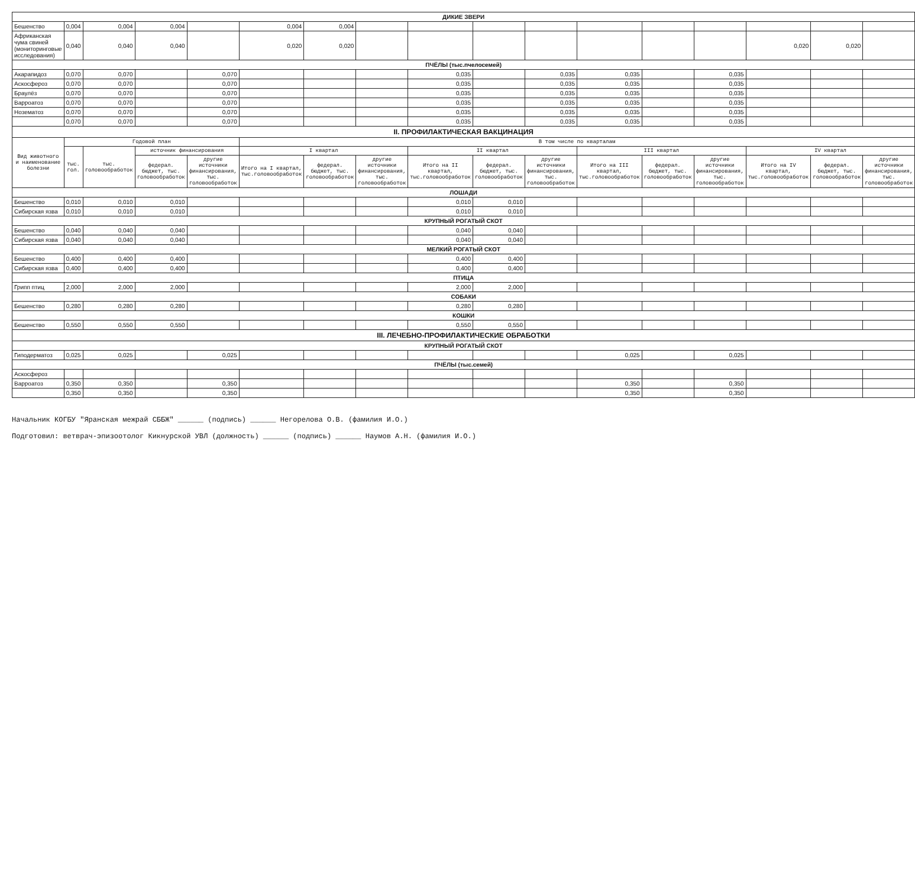| ДИКИЕ ЗВЕРИ | | | | | | | | | | | | | | | | |
| Бешенство | 0,004 | 0,004 | 0,004 | | 0,004 | 0,004 | | | | | | | | | | |
| Африканская чума свиней (мониторинговые исследования) | 0,040 | 0,040 | 0,040 | | 0,020 | 0,020 | | | | | | | | 0,020 | 0,020 | |
| ПЧЁЛЫ (тыс.пчелосемей) | | | | | | | | | | | | | | | | |
| Акарапидоз | 0,070 | 0,070 | | 0,070 | | | | 0,035 | | 0,035 | 0,035 | | 0,035 | | | |
| Аскосфероз | 0,070 | 0,070 | | 0,070 | | | | 0,035 | | 0,035 | 0,035 | | 0,035 | | | |
| Браулёз | 0,070 | 0,070 | | 0,070 | | | | 0,035 | | 0,035 | 0,035 | | 0,035 | | | |
| Варроатоз | 0,070 | 0,070 | | 0,070 | | | | 0,035 | | 0,035 | 0,035 | | 0,035 | | | |
| Нозематоз | 0,070 | 0,070 | | 0,070 | | | | 0,035 | | 0,035 | 0,035 | | 0,035 | | | |
| | 0,070 | 0,070 | | 0,070 | | | | 0,035 | | 0,035 | 0,035 | | 0,035 | | | |
| II. ПРОФИЛАКТИЧЕСКАЯ ВАКЦИНАЦИЯ | | | | | | | | | | | | | | | | |
| Вид животного и наименование болезни | Годовой план | | | | В том числе по кварталам | | | | | | | | | | | |
| | тыс. гол. | тыс. головообработок | источник финансирования | | I квартал | | | II квартал | | | III квартал | | | IV квартал | | |
| | | | федерал. бюджет, тыс. головообработок | другие источники финансирования, тыс. головообработок | Итого на I квартал, тыс.головообработок | федерал. бюджет, тыс. головообработок | другие источники финансирования, тыс. головообработок | Итого на II квартал, тыс.головообработок | федерал. бюджет, тыс. головообработок | другие источники финансирования, тыс. головообработок | Итого на III квартал, тыс.головообработок | федерал. бюджет, тыс. головообработок | другие источники финансирования, тыс. головообработок | Итого на IV квартал, тыс.головообработок | федерал. бюджет, тыс. головообработок | другие источники финансирования, тыс. головообработок |
| ЛОШАДИ | | | | | | | | | | | | | | | | |
| Бешенство | 0,010 | 0,010 | 0,010 | | | | | 0,010 | 0,010 | | | | | | | |
| Сибирская язва | 0,010 | 0,010 | 0,010 | | | | | 0,010 | 0,010 | | | | | | | |
| КРУПНЫЙ РОГАТЫЙ СКОТ | | | | | | | | | | | | | | | | |
| Бешенство | 0,040 | 0,040 | 0,040 | | | | | 0,040 | 0,040 | | | | | | | |
| Сибирская язва | 0,040 | 0,040 | 0,040 | | | | | 0,040 | 0,040 | | | | | | | |
| МЕЛКИЙ РОГАТЫЙ СКОТ | | | | | | | | | | | | | | | | |
| Бешенство | 0,400 | 0,400 | 0,400 | | | | | 0,400 | 0,400 | | | | | | | |
| Сибирская язва | 0,400 | 0,400 | 0,400 | | | | | 0,400 | 0,400 | | | | | | | |
| ПТИЦА | | | | | | | | | | | | | | | | |
| Грипп птиц | 2,000 | 2,000 | 2,000 | | | | | 2,000 | 2,000 | | | | | | | |
| СОБАКИ | | | | | | | | | | | | | | | | |
| Бешенство | 0,280 | 0,280 | 0,280 | | | | | 0,280 | 0,280 | | | | | | | |
| КОШКИ | | | | | | | | | | | | | | | | |
| Бешенство | 0,550 | 0,550 | 0,550 | | | | | 0,550 | 0,550 | | | | | | | |
| III. ЛЕЧЕБНО-ПРОФИЛАКТИЧЕСКИЕ ОБРАБОТКИ | | | | | | | | | | | | | | | | |
| КРУПНЫЙ РОГАТЫЙ СКОТ | | | | | | | | | | | | | | | | |
| Гиподерматоз | 0,025 | 0,025 | | 0,025 | | | | | | | 0,025 | | 0,025 | | | |
| ПЧЁЛЫ (тыс.семей) | | | | | | | | | | | | | | | | |
| Аскосфероз | | | | | | | | | | | | | | | | |
| Варроатоз | 0,350 | 0,350 | | 0,350 | | | | | | | 0,350 | | 0,350 | | | |
| | 0,350 | 0,350 | | 0,350 | | | | | | | 0,350 | | 0,350 | | | |
Начальник КОГБУ "Яранская межрай СББЖ" ______ (подпись) ______ Негорелова О.В. (фамилия И.О.)
Подготовил: ветврач-эпизоотолог Кикнурской УВЛ (должность) ______ (подпись) ______ Наумов А.Н. (фамилия И.О.)